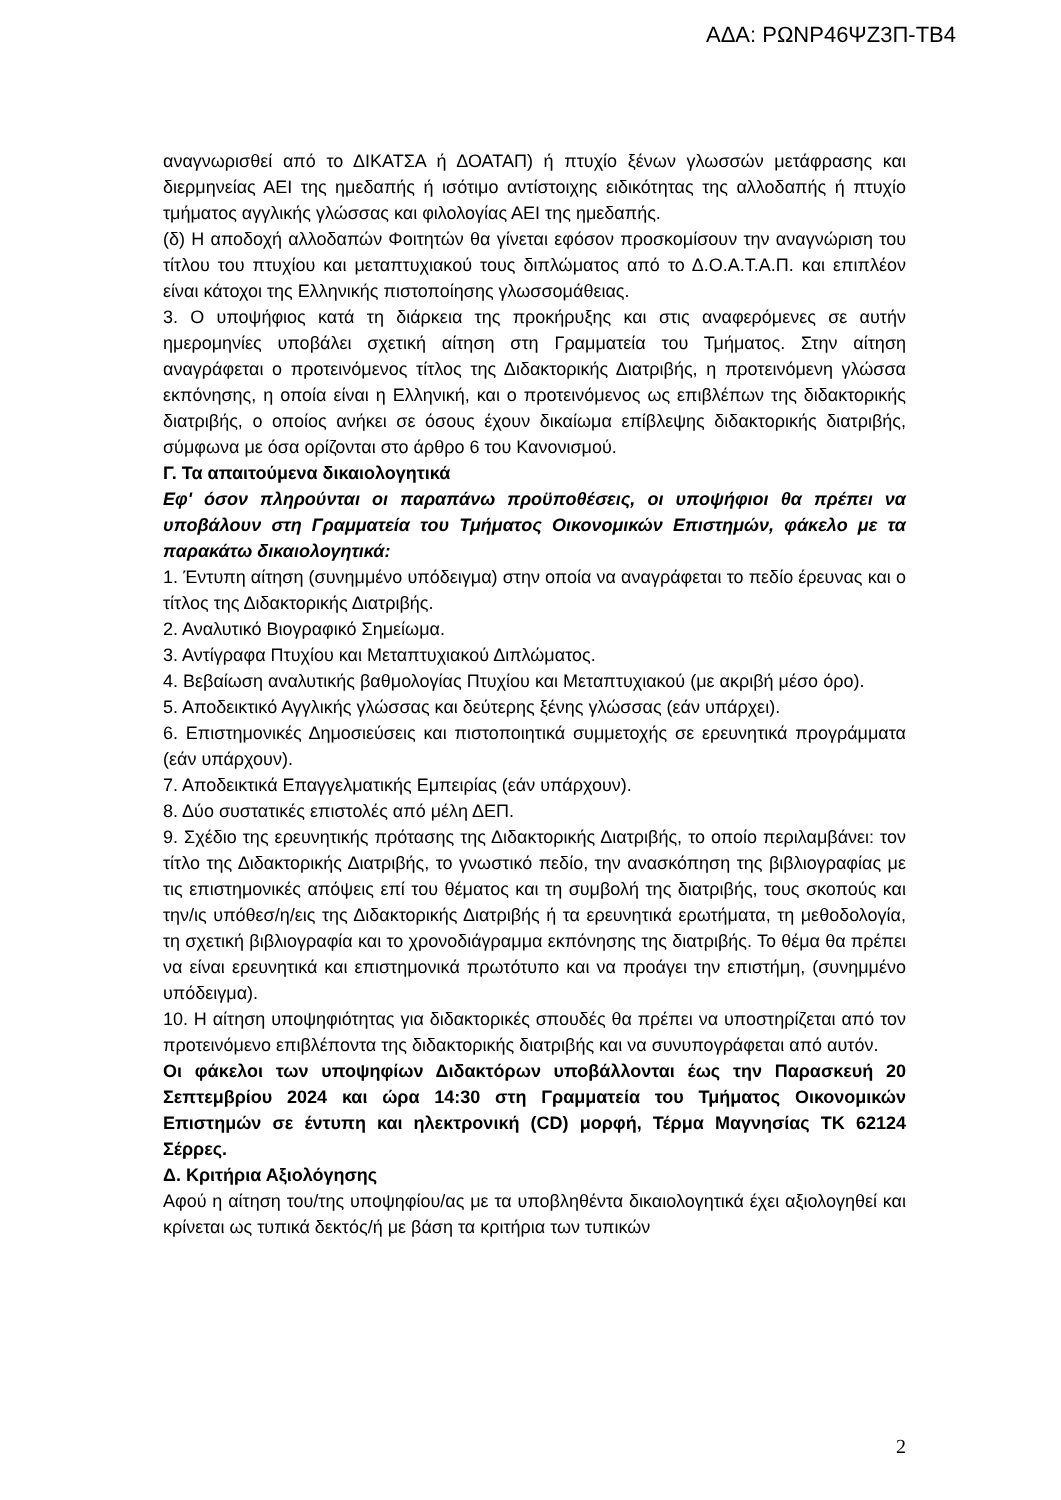ΑΔΑ: ΡΩΝΡ46ΨΖ3Π-ΤΒ4
αναγνωρισθεί από το ΔΙΚΑΤΣΑ ή ΔΟΑΤΑΠ) ή πτυχίο ξένων γλωσσών μετάφρασης και διερμηνείας ΑΕΙ της ημεδαπής ή ισότιμο αντίστοιχης ειδικότητας της αλλοδαπής ή πτυχίο τμήματος αγγλικής γλώσσας και φιλολογίας ΑΕΙ της ημεδαπής.
(δ) Η αποδοχή αλλοδαπών Φοιτητών θα γίνεται εφόσον προσκομίσουν την αναγνώριση του τίτλου του πτυχίου και μεταπτυχιακού τους διπλώματος από το Δ.Ο.Α.Τ.Α.Π. και επιπλέον είναι κάτοχοι της Ελληνικής πιστοποίησης γλωσσομάθειας.
3. Ο υποψήφιος κατά τη διάρκεια της προκήρυξης και στις αναφερόμενες σε αυτήν ημερομηνίες υποβάλει σχετική αίτηση στη Γραμματεία του Τμήματος. Στην αίτηση αναγράφεται ο προτεινόμενος τίτλος της Διδακτορικής Διατριβής, η προτεινόμενη γλώσσα εκπόνησης, η οποία είναι η Ελληνική, και ο προτεινόμενος ως επιβλέπων της διδακτορικής διατριβής, ο οποίος ανήκει σε όσους έχουν δικαίωμα επίβλεψης διδακτορικής διατριβής, σύμφωνα με όσα ορίζονται στο άρθρο 6 του Κανονισμού.
Γ. Τα απαιτούμενα δικαιολογητικά
Εφ' όσον πληρούνται οι παραπάνω προϋποθέσεις, οι υποψήφιοι θα πρέπει να υποβάλουν στη Γραμματεία του Τμήματος Οικονομικών Επιστημών, φάκελο με τα παρακάτω δικαιολογητικά:
1. Έντυπη αίτηση (συνημμένο υπόδειγμα) στην οποία να αναγράφεται το πεδίο έρευνας και ο τίτλος της Διδακτορικής Διατριβής.
2. Αναλυτικό Βιογραφικό Σημείωμα.
3. Αντίγραφα Πτυχίου και Μεταπτυχιακού Διπλώματος.
4. Βεβαίωση αναλυτικής βαθμολογίας Πτυχίου και Μεταπτυχιακού (με ακριβή μέσο όρο).
5. Αποδεικτικό Αγγλικής γλώσσας και δεύτερης ξένης γλώσσας (εάν υπάρχει).
6. Επιστημονικές Δημοσιεύσεις και πιστοποιητικά συμμετοχής σε ερευνητικά προγράμματα (εάν υπάρχουν).
7. Αποδεικτικά Επαγγελματικής Εμπειρίας (εάν υπάρχουν).
8. Δύο συστατικές επιστολές από μέλη ΔΕΠ.
9. Σχέδιο της ερευνητικής πρότασης της Διδακτορικής Διατριβής, το οποίο περιλαμβάνει: τον τίτλο της Διδακτορικής Διατριβής, το γνωστικό πεδίο, την ανασκόπηση της βιβλιογραφίας με τις επιστημονικές απόψεις επί του θέματος και τη συμβολή της διατριβής, τους σκοπούς και την/ις υπόθεσ/η/εις της Διδακτορικής Διατριβής ή τα ερευνητικά ερωτήματα, τη μεθοδολογία, τη σχετική βιβλιογραφία και το χρονοδιάγραμμα εκπόνησης της διατριβής. Το θέμα θα πρέπει να είναι ερευνητικά και επιστημονικά πρωτότυπο και να προάγει την επιστήμη, (συνημμένο υπόδειγμα).
10. Η αίτηση υποψηφιότητας για διδακτορικές σπουδές θα πρέπει να υποστηρίζεται από τον προτεινόμενο επιβλέποντα της διδακτορικής διατριβής και να συνυπογράφεται από αυτόν.
Οι φάκελοι των υποψηφίων Διδακτόρων υποβάλλονται έως την Παρασκευή 20 Σεπτεμβρίου 2024 και ώρα 14:30 στη Γραμματεία του Τμήματος Οικονομικών Επιστημών σε έντυπη και ηλεκτρονική (CD) μορφή, Τέρμα Μαγνησίας ΤΚ 62124 Σέρρες.
Δ. Κριτήρια Αξιολόγησης
Αφού η αίτηση του/της υποψηφίου/ας με τα υποβληθέντα δικαιολογητικά έχει αξιολογηθεί και κρίνεται ως τυπικά δεκτός/ή με βάση τα κριτήρια των τυπικών
2